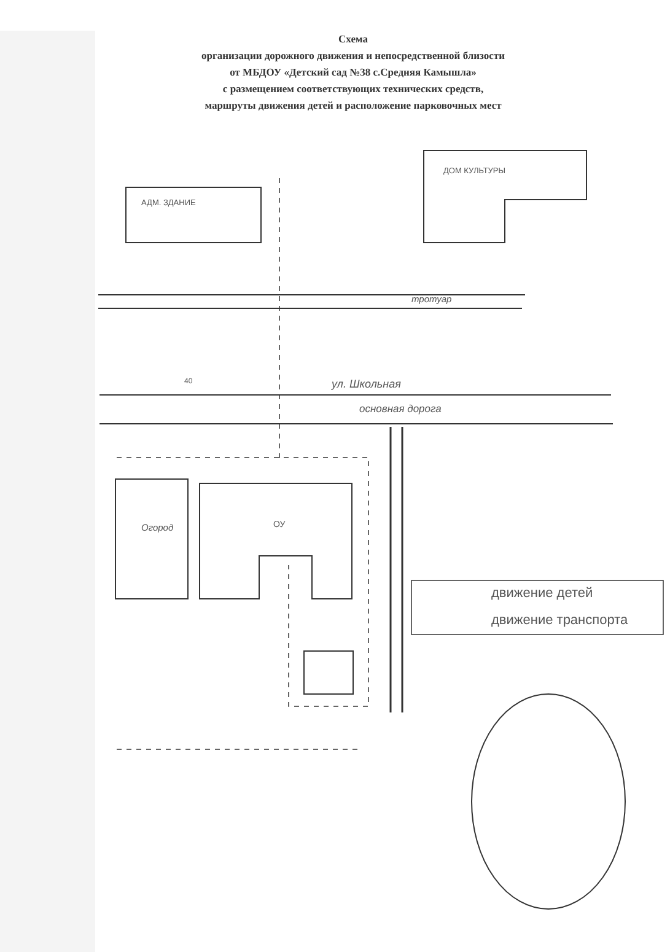Схема
организации дорожного движения и непосредственной близости
от МБДОУ «Детский сад №38 с.Средняя Камышла»
с размещением соответствующих технических средств,
маршруты движения детей и расположение парковочных мест
АДМ. ЗДАНИЕ
ДОМ КУЛЬТУРЫ
тротуар
ул. Школьная
основная дорога
Огород ОУ
40
движение детей
движение транспорта